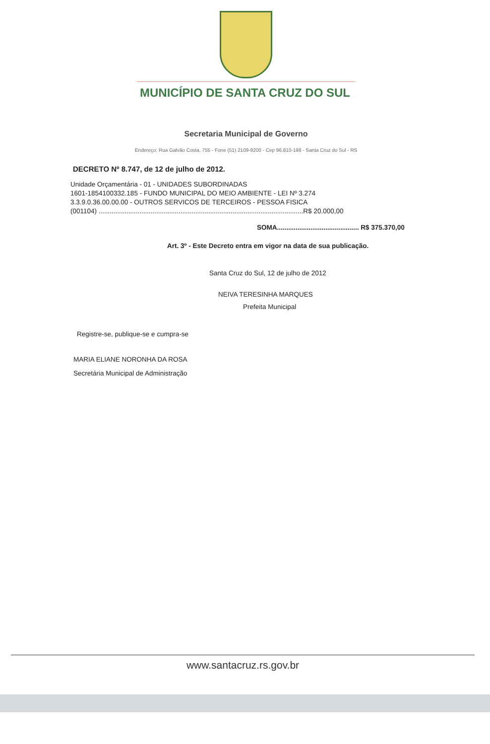MUNICÍPIO DE SANTA CRUZ DO SUL
Secretaria Municipal de Governo
Endereço: Rua Galvão Costa, 755 - Fone (51) 2109-9200 - Cep 96.810-198 - Santa Cruz do Sul - RS
DECRETO Nº 8.747, de 12 de julho de 2012.
Unidade Orçamentária - 01 - UNIDADES SUBORDINADAS
1601-1854100332.185 - FUNDO MUNICIPAL DO MEIO AMBIENTE - LEI Nº 3.274
3.3.9.0.36.00.00.00 - OUTROS SERVICOS DE TERCEIROS - PESSOA FISICA
(001104) ..............................................................................................................R$ 20.000,00
SOMA............................................ R$ 375.370,00
Art. 3º - Este Decreto entra em vigor na data de sua publicação.
Santa Cruz do Sul, 12 de julho de 2012
NEIVA TERESINHA MARQUES
Prefeita Municipal
Registre-se, publique-se e cumpra-se
MARIA ELIANE NORONHA DA ROSA
Secretária Municipal de Administração
www.santacruz.rs.gov.br